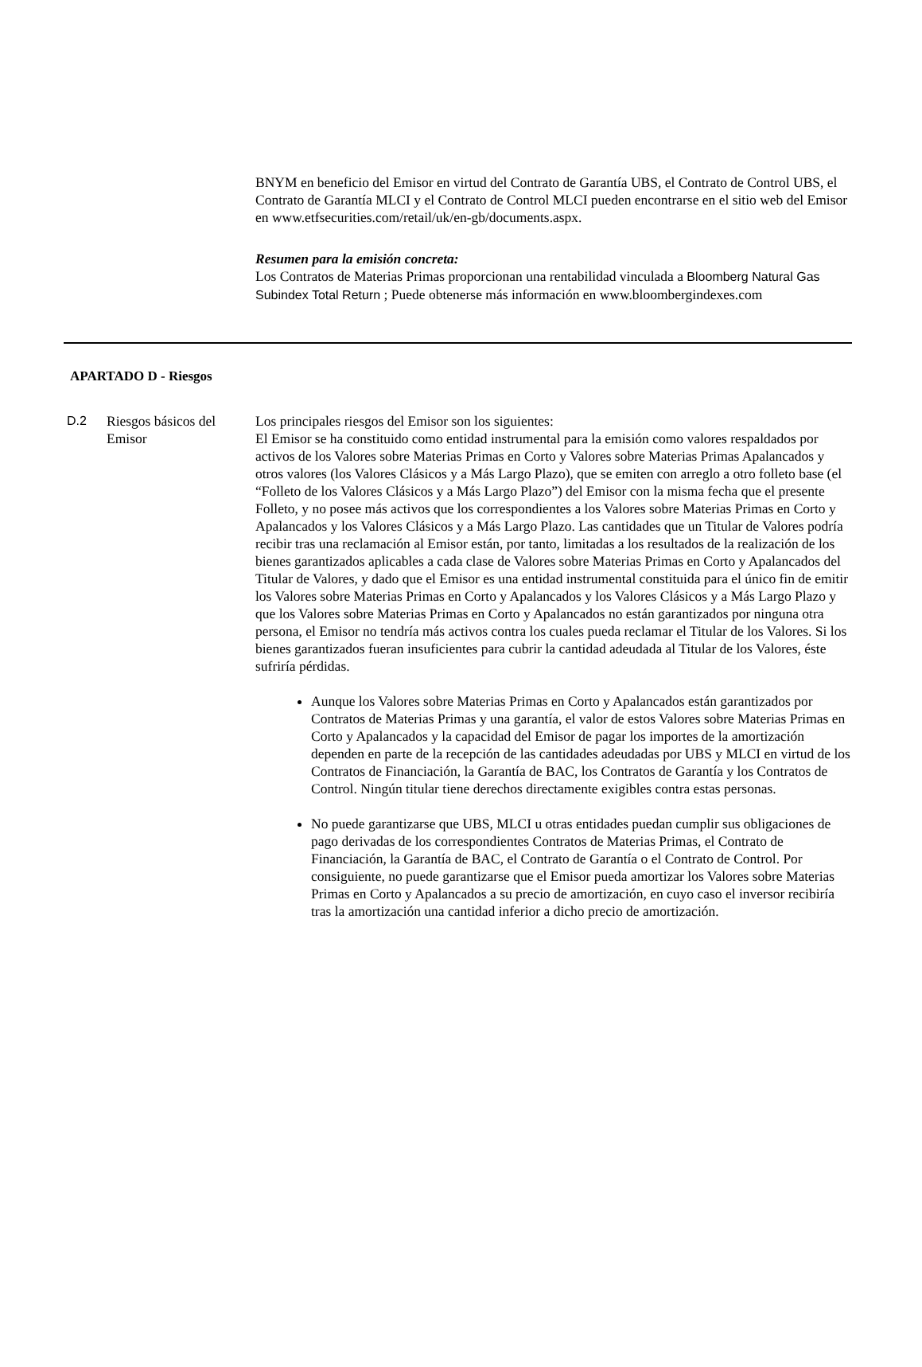BNYM en beneficio del Emisor en virtud del Contrato de Garantía UBS, el Contrato de Control UBS, el Contrato de Garantía MLCI y el Contrato de Control MLCI pueden encontrarse en el sitio web del Emisor en www.etfsecurities.com/retail/uk/en-gb/documents.aspx.
Resumen para la emisión concreta:
Los Contratos de Materias Primas proporcionan una rentabilidad vinculada a Bloomberg Natural Gas Subindex Total Return ; Puede obtenerse más información en www.bloombergindexes.com
APARTADO D - Riesgos
| D.2 | Riesgos básicos del Emisor | Los principales riesgos del Emisor son los siguientes: El Emisor se ha constituido como entidad instrumental para la emisión como valores respaldados por activos de los Valores sobre Materias Primas en Corto y Valores sobre Materias Primas Apalancados y otros valores (los Valores Clásicos y a Más Largo Plazo), que se emiten con arreglo a otro folleto base (el “Folleto de los Valores Clásicos y a Más Largo Plazo”) del Emisor con la misma fecha que el presente Folleto, y no posee más activos que los correspondientes a los Valores sobre Materias Primas en Corto y Apalancados y los Valores Clásicos y a Más Largo Plazo. Las cantidades que un Titular de Valores podría recibir tras una reclamación al Emisor están, por tanto, limitadas a los resultados de la realización de los bienes garantizados aplicables a cada clase de Valores sobre Materias Primas en Corto y Apalancados del Titular de Valores, y dado que el Emisor es una entidad instrumental constituida para el único fin de emitir los Valores sobre Materias Primas en Corto y Apalancados y los Valores Clásicos y a Más Largo Plazo y que los Valores sobre Materias Primas en Corto y Apalancados no están garantizados por ninguna otra persona, el Emisor no tendría más activos contra los cuales pueda reclamar el Titular de los Valores. Si los bienes garantizados fueran insuficientes para cubrir la cantidad adeudada al Titular de los Valores, éste sufriría pérdidas. Aunque los Valores sobre Materias Primas en Corto y Apalancados están garantizados por Contratos de Materias Primas y una garantía, el valor de estos Valores sobre Materias Primas en Corto y Apalancados y la capacidad del Emisor de pagar los importes de la amortización dependen en parte de la recepción de las cantidades adeudadas por UBS y MLCI en virtud de los Contratos de Financiación, la Garantía de BAC, los Contratos de Garantía y los Contratos de Control. Ningún titular tiene derechos directamente exigibles contra estas personas. No puede garantizarse que UBS, MLCI u otras entidades puedan cumplir sus obligaciones de pago derivadas de los correspondientes Contratos de Materias Primas, el Contrato de Financiación, la Garantía de BAC, el Contrato de Garantía o el Contrato de Control. Por consiguiente, no puede garantizarse que el Emisor pueda amortizar los Valores sobre Materias Primas en Corto y Apalancados a su precio de amortización, en cuyo caso el inversor recibiría tras la amortización una cantidad inferior a dicho precio de amortización. |